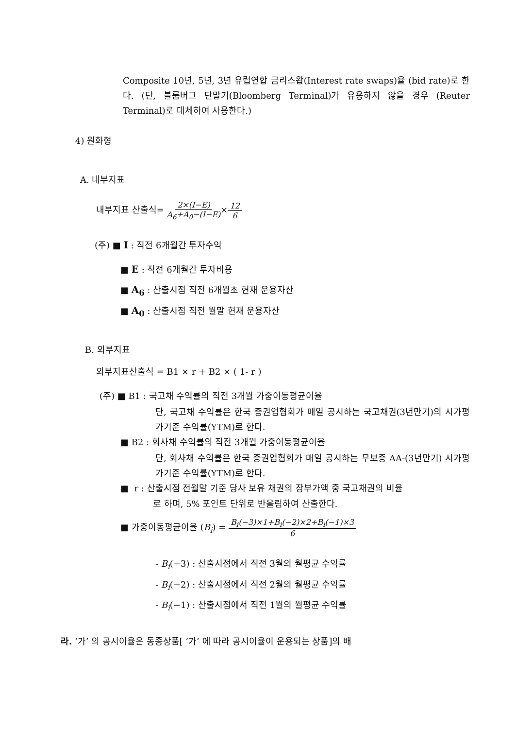Composite 10년, 5년, 3년 유럽연합 금리스왑(Interest rate swaps)율 (bid rate)로 한다. (단, 블룸버그 단말기(Bloomberg Terminal)가 유용하지 않을 경우 (Reuter Terminal)로 대체하여 사용한다.)
4) 원화형
A. 내부지표
내부지표 산출식= 2×(I−E) A<sub>6</sub>+A<sub>0</sub>−(I−E)×12 6
(주) ■ I : 직전 6개월간 투자수익
■ E : 직전 6개월간 투자비용
■ A<sub>6</sub> : 산출시점 직전 6개월초 현재 운용자산
■ A<sub>0</sub> : 산출시점 직전 월말 현재 운용자산
B. 외부지표
외부지표산출식 = B1 × r + B2 × ( 1- r )
(주) ■ B1 : 국고채 수익률의 직전 3개월 가중이동평균이율
단, 국고채 수익률은 한국 증권업협회가 매일 공시하는 국고채권(3년만기)의 시가평가기준 수익률(YTM)로 한다.
■ B2 : 회사채 수익률의 직전 3개월 가중이동평균이율
단, 회사채 수익률은 한국 증권업협회가 매일 공시하는 무보증 AA-(3년만기) 시가평가기준 수익률(YTM)로 한다.
■ r : 산출시점 전월말 기준 당사 보유 채권의 장부가액 중 국고채권의 비율
로 하며, 5% 포인트 단위로 반올림하여 산출한다.
■ 가중이동평균이율 (B<sub>i</sub>) = B<sub>i</sub>(−3)×1+B<sub>i</sub>(−2)×2+B<sub>i</sub>(−1)×3 6
- B<sub>i</sub>(−3) : 산출시점에서 직전 3월의 월평균 수익률
- B<sub>i</sub>(−2) : 산출시점에서 직전 2월의 월평균 수익률
- B<sub>i</sub>(−1) : 산출시점에서 직전 1월의 월평균 수익률
라. ‘가’ 의 공시이율은 동종상품[ ‘가’ 에 따라 공시이율이 운용되는 상품]의 배